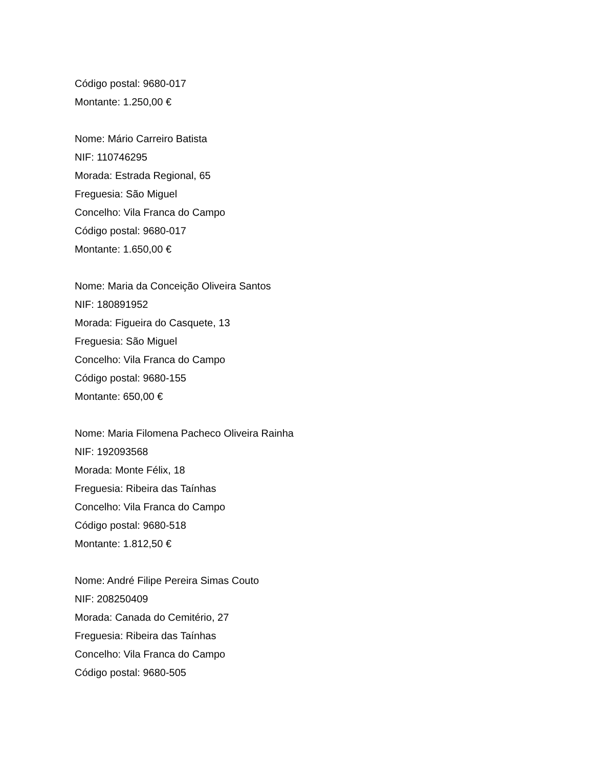Código postal: 9680-017
Montante: 1.250,00 €
Nome: Mário Carreiro Batista
NIF: 110746295
Morada: Estrada Regional, 65
Freguesia: São Miguel
Concelho: Vila Franca do Campo
Código postal: 9680-017
Montante: 1.650,00 €
Nome: Maria da Conceição Oliveira Santos
NIF: 180891952
Morada: Figueira do Casquete, 13
Freguesia: São Miguel
Concelho: Vila Franca do Campo
Código postal: 9680-155
Montante: 650,00 €
Nome: Maria Filomena Pacheco Oliveira Rainha
NIF: 192093568
Morada: Monte Félix, 18
Freguesia: Ribeira das Taínhas
Concelho: Vila Franca do Campo
Código postal: 9680-518
Montante: 1.812,50 €
Nome: André Filipe Pereira Simas Couto
NIF: 208250409
Morada: Canada do Cemitério, 27
Freguesia: Ribeira das Taínhas
Concelho: Vila Franca do Campo
Código postal: 9680-505